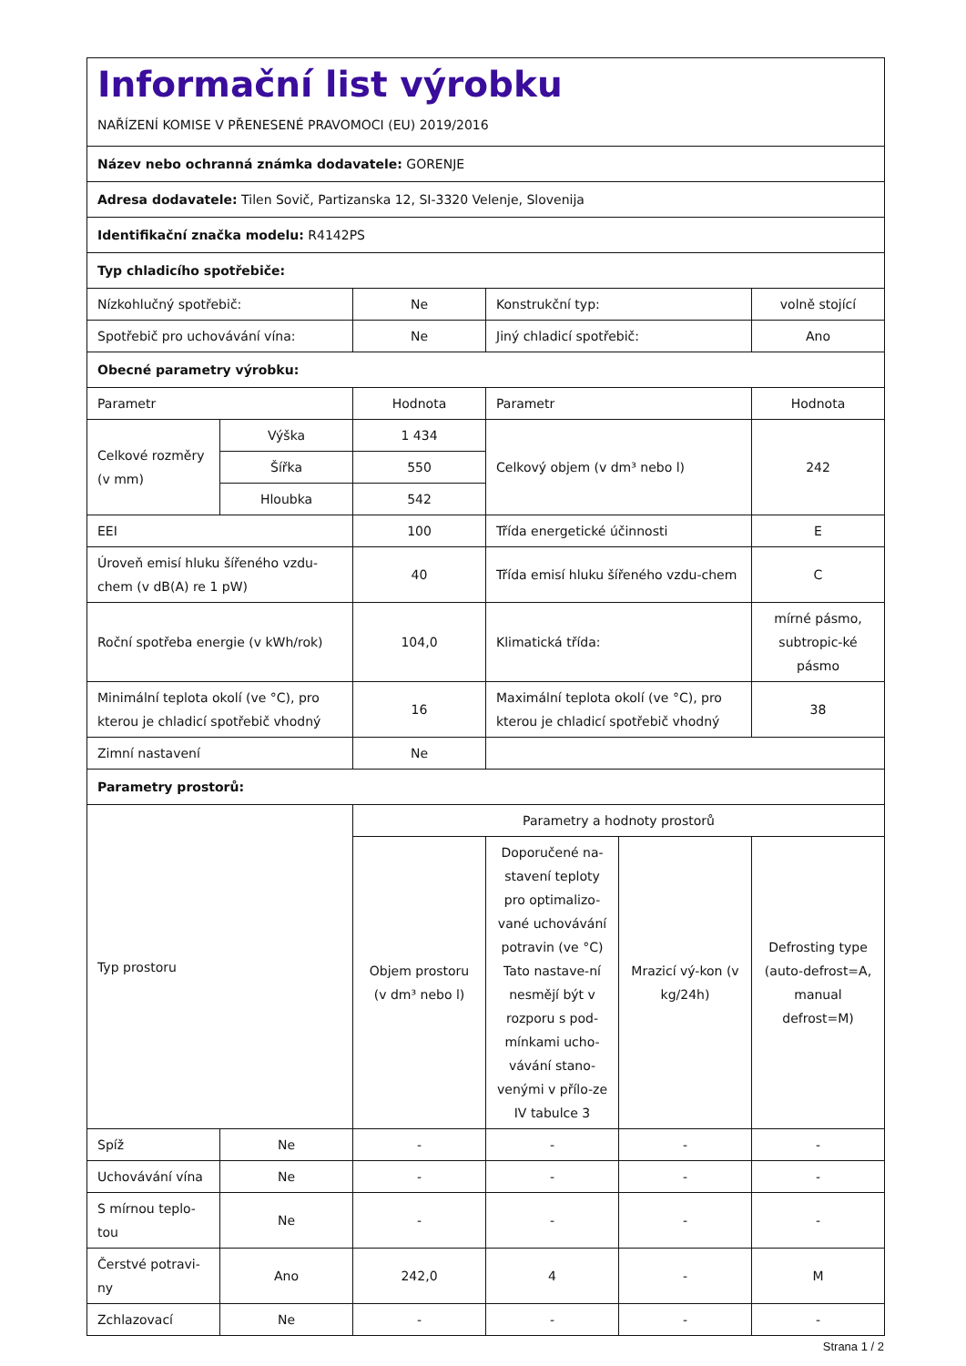| Informační list výrobku | | | | | |
| NAŘÍZENÍ KOMISE V PŘENESENÉ PRAVOMOCI (EU) 2019/2016 | | | | | |
| Název nebo ochranná známka dodavatele: GORENJE | | | | | |
| Adresa dodavatele: Tilen Sovič, Partizanska 12, SI-3320 Velenje, Slovenija | | | | | |
| Identifikační značka modelu: R4142PS | | | | | |
| Typ chladicího spotřebiče: | | | | | |
| Nízkohlučný spotřebič: | | Ne | Konstrukční typ: | | volně stojící |
| Spotřebič pro uchovávání vína: | | Ne | Jiný chladicí spotřebič: | | Ano |
| Obecné parametry výrobku: | | | | | |
| Parametr | | Hodnota | Parametr | | Hodnota |
| Celkové rozměry (v mm) | Výška | 1 434 | Celkový objem (v dm³ nebo l) | | 242 |
| | Šířka | 550 | | | |
| | Hloubka | 542 | | | |
| EEI | | 100 | Třída energetické účinnosti | | E |
| Úroveň emisí hluku šířeného vzdu-chem (v dB(A) re 1 pW) | | 40 | Třída emisí hluku šířeného vzdu-chem | | C |
| Roční spotřeba energie (v kWh/rok) | | 104,0 | Klimatická třída: | | mírné pásmo, subtropic-ké pásmo |
| Minimální teplota okolí (ve °C), pro kterou je chladicí spotřebič vhodný | | 16 | Maximální teplota okolí (ve °C), pro kterou je chladicí spotřebič vhodný | | 38 |
| Zimní nastavení | | Ne | | | |
| Parametry prostorů: | | | | | |
| Typ prostoru | | Parametry a hodnoty prostorů | | | |
| | | Objem prostoru (v dm³ nebo l) | Doporučené na-stavení teploty pro optimalizo-vané uchovávání potravin (ve °C) Tato nastave-ní nesmějí být v rozporu s pod-mínkami ucho-vávání stano-venými v přílo-ze IV tabulce 3 | Mrazicí vý-kon (v kg/24h) | Defrosting type (auto-defrost=A, manual defrost=M) |
| Spíž | Ne | - | - | - | - |
| Uchovávání vína | Ne | - | - | - | - |
| S mírnou teplo-tou | Ne | - | - | - | - |
| Čerstvé potravi-ny | Ano | 242,0 | 4 | - | M |
| Zchlazovací | Ne | - | - | - | - |
Strana 1 / 2